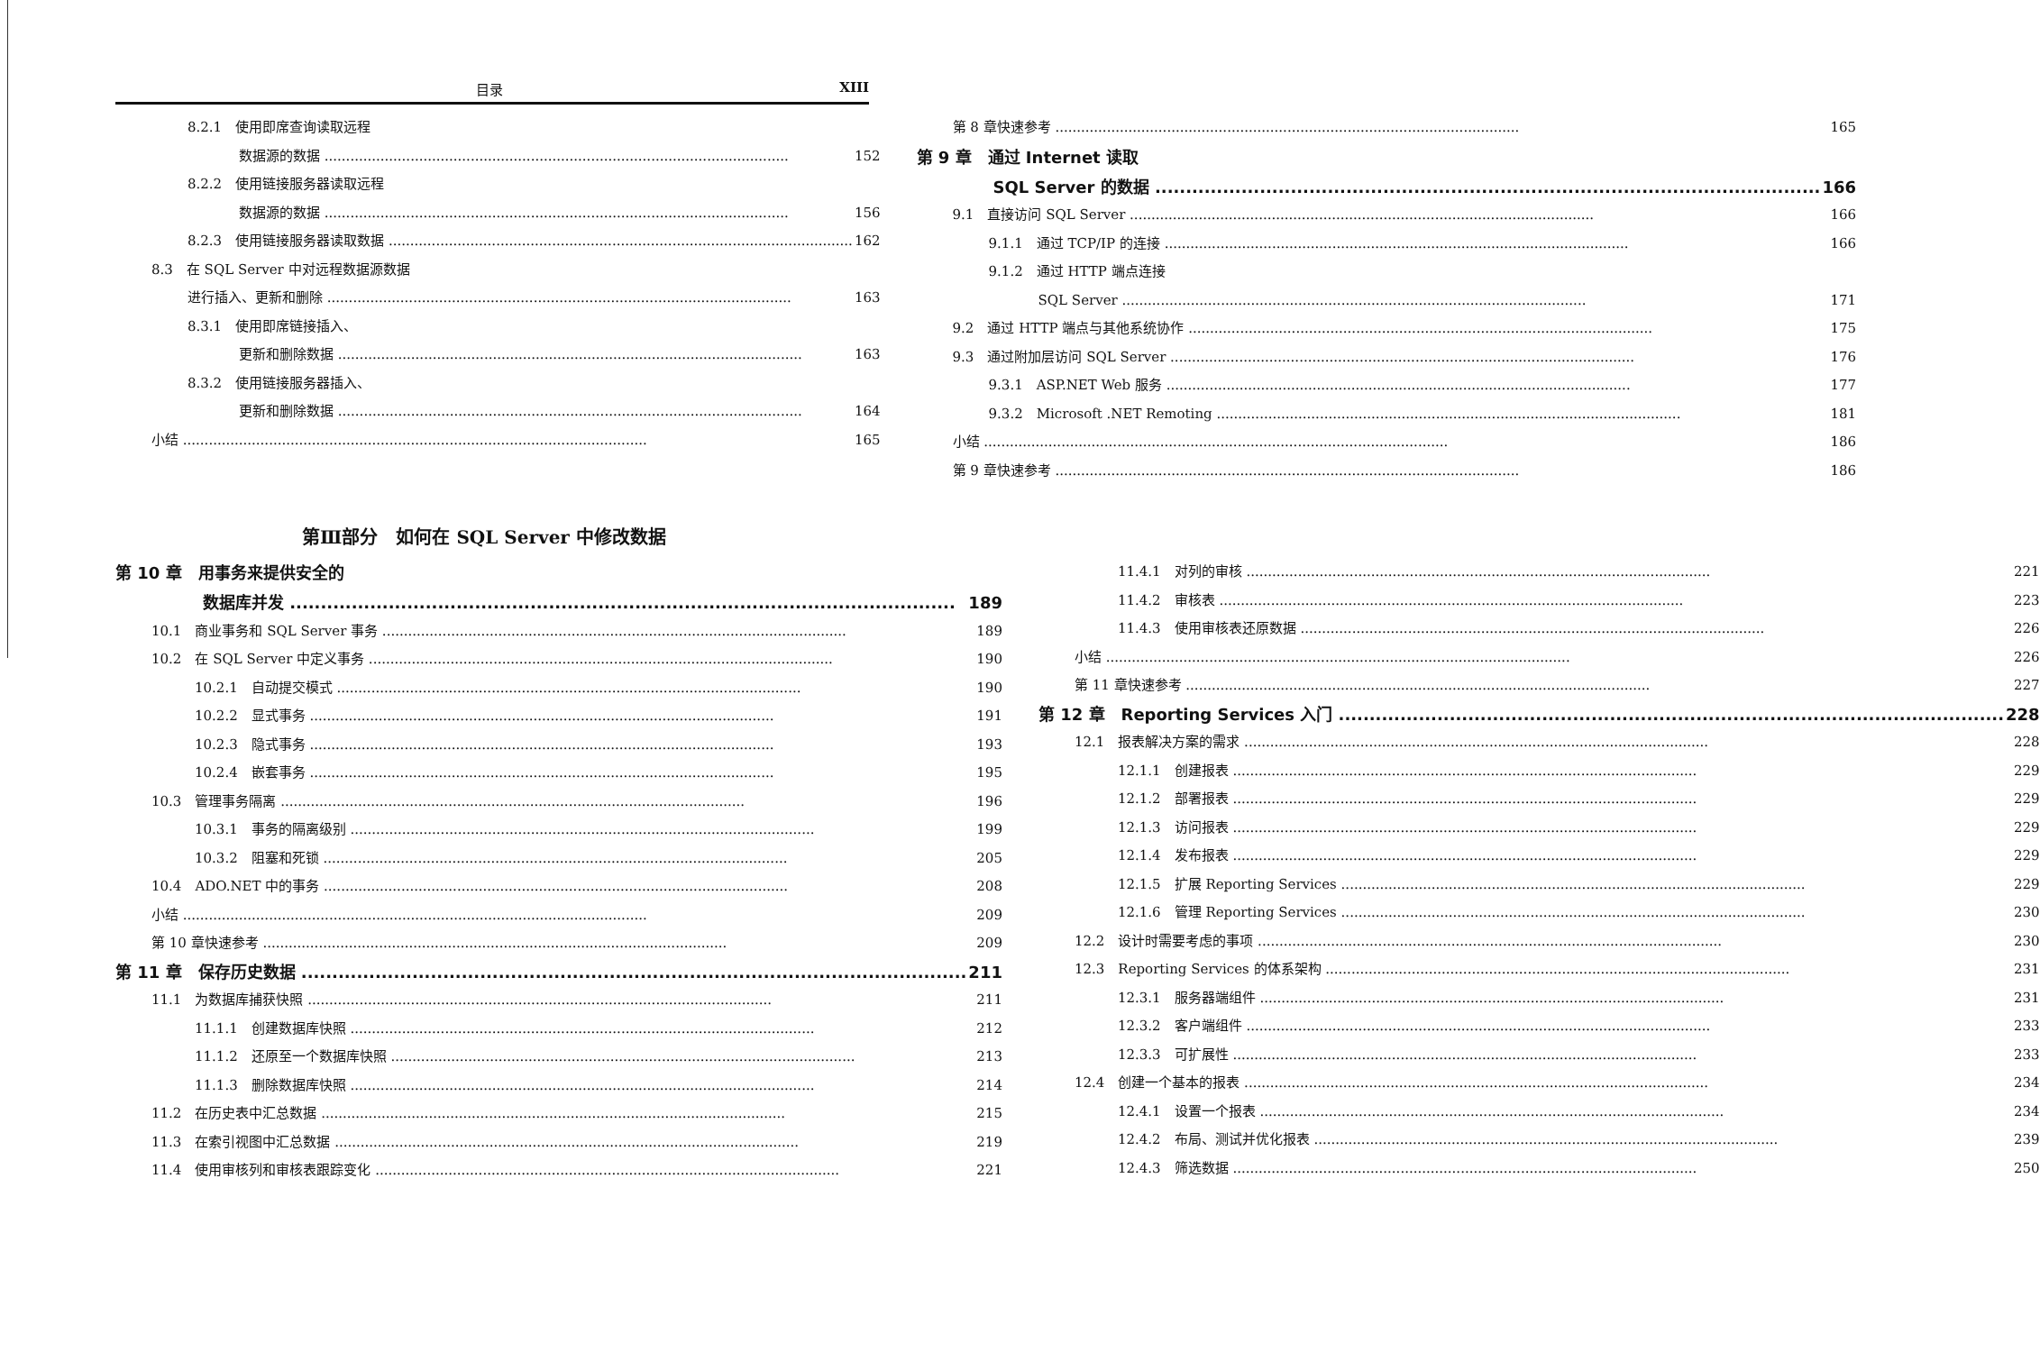目录 XIII
8.2.1　使用即席查询读取远程
数据源的数据 152
8.2.2　使用链接服务器读取远程
数据源的数据 156
8.2.3　使用链接服务器读取数据 162
8.3　在 SQL Server 中对远程数据源数据
进行插入、更新和删除 163
8.3.1　使用即席链接插入、
更新和删除数据 163
8.3.2　使用链接服务器插入、
更新和删除数据 164
小结 165
第 8 章快速参考 165
第 9 章　通过 Internet 读取
SQL Server 的数据 166
9.1　直接访问 SQL Server 166
9.1.1　通过 TCP/IP 的连接 166
9.1.2　通过 HTTP 端点连接
SQL Server 171
9.2　通过 HTTP 端点与其他系统协作 175
9.3　通过附加层访问 SQL Server 176
9.3.1　ASP.NET Web 服务 177
9.3.2　Microsoft .NET Remoting 181
小结 186
第 9 章快速参考 186
第Ⅲ部分　如何在 SQL Server 中修改数据
第 10 章　用事务来提供安全的
数据库并发 189
10.1　商业事务和 SQL Server 事务 189
10.2　在 SQL Server 中定义事务 190
10.2.1　自动提交模式 190
10.2.2　显式事务 191
10.2.3　隐式事务 193
10.2.4　嵌套事务 195
10.3　管理事务隔离 196
10.3.1　事务的隔离级别 199
10.3.2　阻塞和死锁 205
10.4　ADO.NET 中的事务 208
小结 209
第 10 章快速参考 209
第 11 章　保存历史数据 211
11.1　为数据库捕获快照 211
11.1.1　创建数据库快照 212
11.1.2　还原至一个数据库快照 213
11.1.3　删除数据库快照 214
11.2　在历史表中汇总数据 215
11.3　在索引视图中汇总数据 219
11.4　使用审核列和审核表跟踪变化 221
11.4.1　对列的审核 221
11.4.2　审核表 223
11.4.3　使用审核表还原数据 226
小结 226
第 11 章快速参考 227
第 12 章　Reporting Services 入门 228
12.1　报表解决方案的需求 228
12.1.1　创建报表 229
12.1.2　部署报表 229
12.1.3　访问报表 229
12.1.4　发布报表 229
12.1.5　扩展 Reporting Services 229
12.1.6　管理 Reporting Services 230
12.2　设计时需要考虑的事项 230
12.3　Reporting Services 的体系架构 231
12.3.1　服务器端组件 231
12.3.2　客户端组件 233
12.3.3　可扩展性 233
12.4　创建一个基本的报表 234
12.4.1　设置一个报表 234
12.4.2　布局、测试并优化报表 239
12.4.3　筛选数据 250